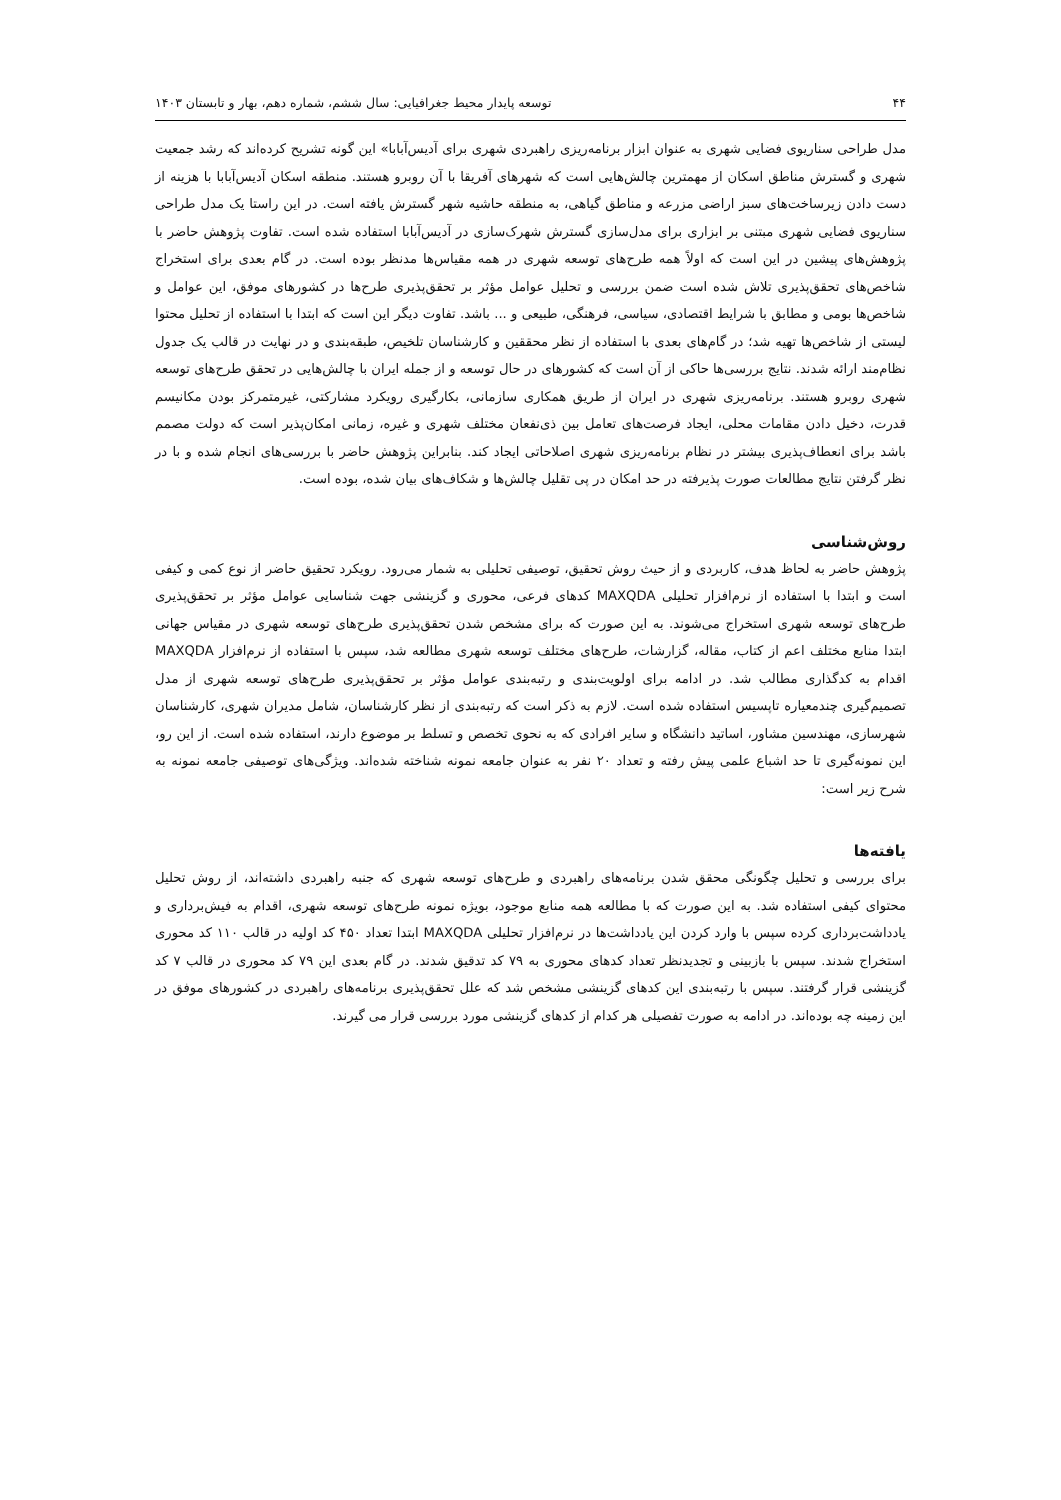۴۴ توسعه پایدار محیط جغرافیایی: سال ششم، شماره دهم، بهار و تابستان ۱۴۰۳
مدل طراحی سناریوی فضایی شهری به عنوان ابزار برنامه‌ریزی راهبردی شهری برای آدیس‌آبابا» این گونه تشریح کرده‌اند که رشد جمعیت شهری و گسترش مناطق اسکان از مهمترین چالش‌هایی است که شهرهای آفریقا با آن روبرو هستند. منطقه اسکان آدیس‌آبابا با هزینه از دست دادن زیرساخت‌های سبز اراضی مزرعه و مناطق گیاهی، به منطقه حاشیه شهر گسترش یافته است. در این راستا یک مدل طراحی سناریوی فضایی شهری مبتنی بر ابزاری برای مدل‌سازی گسترش شهرک‌سازی در آدیس‌آبابا استفاده شده است. تفاوت پژوهش حاضر با پژوهش‌های پیشین در این است که اولاً همه طرح‌های توسعه شهری در همه مقیاس‌ها مدنظر بوده است. در گام بعدی برای استخراج شاخص‌های تحقق‌پذیری تلاش شده است ضمن بررسی و تحلیل عوامل مؤثر بر تحقق‌پذیری طرح‌ها در کشورهای موفق، این عوامل و شاخص‌ها بومی و مطابق با شرایط اقتصادی، سیاسی، فرهنگی، طبیعی و ... باشد. تفاوت دیگر این است که ابتدا با استفاده از تحلیل محتوا لیستی از شاخص‌ها تهیه شد؛ در گام‌های بعدی با استفاده از نظر محققین و کارشناسان تلخیص، طبقه‌بندی و در نهایت در قالب یک جدول نظام‌مند ارائه شدند. نتایج بررسی‌ها حاکی از آن است که کشورهای در حال توسعه و از جمله ایران با چالش‌هایی در تحقق طرح‌های توسعه شهری روبرو هستند. برنامه‌ریزی شهری در ایران از طریق همکاری سازمانی، بکارگیری رویکرد مشارکتی، غیرمتمرکز بودن مکانیسم قدرت، دخیل دادن مقامات محلی، ایجاد فرصت‌های تعامل بین ذی‌نفعان مختلف شهری و غیره، زمانی امکان‌پذیر است که دولت مصمم باشد برای انعطاف‌پذیری بیشتر در نظام برنامه‌ریزی شهری اصلاحاتی ایجاد کند. بنابراین پژوهش حاضر با بررسی‌های انجام شده و با در نظر گرفتن نتایج مطالعات صورت پذیرفته در حد امکان در پی تقلیل چالش‌ها و شکاف‌های بیان شده، بوده است.
روش‌شناسی
پژوهش حاضر به لحاظ هدف، کاربردی و از حیث روش تحقیق، توصیفی تحلیلی به شمار می‌رود. رویکرد تحقیق حاضر از نوع کمی و کیفی است و ابتدا با استفاده از نرم‌افزار تحلیلی MAXQDA کدهای فرعی، محوری و گزینشی جهت شناسایی عوامل مؤثر بر تحقق‌پذیری طرح‌های توسعه شهری استخراج می‌شوند. به این صورت که برای مشخص شدن تحقق‌پذیری طرح‌های توسعه شهری در مقیاس جهانی ابتدا منابع مختلف اعم از کتاب، مقاله، گزارشات، طرح‌های مختلف توسعه شهری مطالعه شد، سپس با استفاده از نرم‌افزار MAXQDA اقدام به کدگذاری مطالب شد. در ادامه برای اولویت‌بندی و رتبه‌بندی عوامل مؤثر بر تحقق‌پذیری طرح‌های توسعه شهری از مدل تصمیم‌گیری چندمعیاره تاپسیس استفاده شده است. لازم به ذکر است که رتبه‌بندی از نظر کارشناسان، شامل مدیران شهری، کارشناسان شهرسازی، مهندسین مشاور، اساتید دانشگاه و سایر افرادی که به نحوی تخصص و تسلط بر موضوع دارند، استفاده شده است. از این رو، این نمونه‌گیری تا حد اشباع علمی پیش رفته و تعداد ۲۰ نفر به عنوان جامعه نمونه شناخته شده‌اند. ویژگی‌های توصیفی جامعه نمونه به شرح زیر است:
یافته‌ها
برای بررسی و تحلیل چگونگی محقق شدن برنامه‌های راهبردی و طرح‌های توسعه شهری که جنبه راهبردی داشته‌اند، از روش تحلیل محتوای کیفی استفاده شد. به این صورت که با مطالعه همه منابع موجود، بویژه نمونه طرح‌های توسعه شهری، اقدام به فیش‌برداری و یادداشت‌برداری کرده سپس با وارد کردن این یادداشت‌ها در نرم‌افزار تحلیلی MAXQDA ابتدا تعداد ۴۵۰ کد اولیه در قالب ۱۱۰ کد محوری استخراج شدند. سپس با بازبینی و تجدیدنظر تعداد کدهای محوری به ۷۹ کد تدقیق شدند. در گام بعدی این ۷۹ کد محوری در قالب ۷ کد گزینشی قرار گرفتند. سپس با رتبه‌بندی این کدهای گزینشی مشخص شد که علل تحقق‌پذیری برنامه‌های راهبردی در کشورهای موفق در این زمینه چه بوده‌اند. در ادامه به صورت تفصیلی هر کدام از کدهای گزینشی مورد بررسی قرار می گیرند.